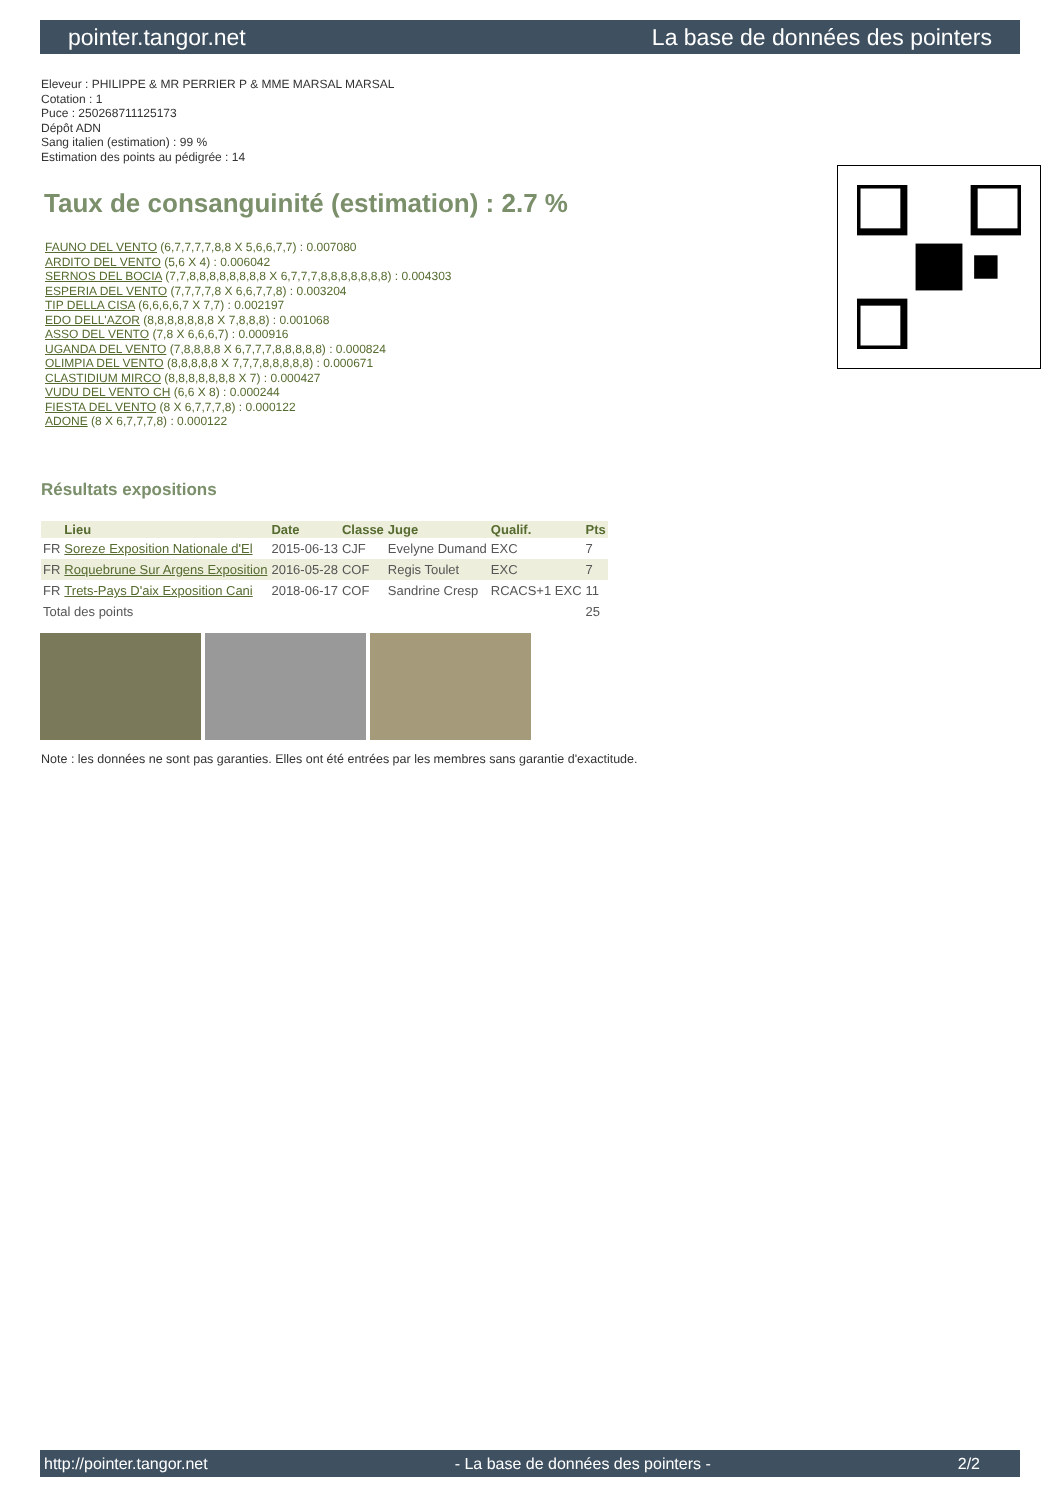pointer.tangor.net La base de données des pointers
Eleveur : PHILIPPE & MR PERRIER P & MME MARSAL MARSAL
Cotation : 1
Puce : 250268711125173
Dépôt ADN
Sang italien (estimation) : 99 %
Estimation des points au pédigrée : 14
Taux de consanguinité (estimation) : 2.7 %
FAUNO DEL VENTO (6,7,7,7,7,8,8 X 5,6,6,7,7) : 0.007080
ARDITO DEL VENTO (5,6 X 4) : 0.006042
SERNOS DEL BOCIA (7,7,8,8,8,8,8,8,8,8 X 6,7,7,7,8,8,8,8,8,8,8) : 0.004303
ESPERIA DEL VENTO (7,7,7,7,8 X 6,6,7,7,8) : 0.003204
TIP DELLA CISA (6,6,6,6,7 X 7,7) : 0.002197
EDO DELL'AZOR (8,8,8,8,8,8,8 X 7,8,8,8) : 0.001068
ASSO DEL VENTO (7,8 X 6,6,6,7) : 0.000916
UGANDA DEL VENTO (7,8,8,8,8 X 6,7,7,7,8,8,8,8,8) : 0.000824
OLIMPIA DEL VENTO (8,8,8,8,8 X 7,7,7,8,8,8,8,8) : 0.000671
CLASTIDIUM MIRCO (8,8,8,8,8,8,8 X 7) : 0.000427
VUDU DEL VENTO CH (6,6 X 8) : 0.000244
FIESTA DEL VENTO (8 X 6,7,7,7,8) : 0.000122
ADONE (8 X 6,7,7,7,8) : 0.000122
Résultats expositions
| | Lieu | Date | Classe | Juge | Qualif. | Pts |
| --- | --- | --- | --- | --- | --- | --- |
| FR | Soreze Exposition Nationale d'El | 2015-06-13 | CJF | Evelyne Dumand | EXC | 7 |
| FR | Roquebrune Sur Argens Exposition | 2016-05-28 | COF | Regis Toulet | EXC | 7 |
| FR | Trets-Pays D'aix Exposition Cani | 2018-06-17 | COF | Sandrine Cresp | RCACS+1 EXC | 11 |
| Total des points | | | | | | 25 |
Note : les données ne sont pas garanties. Elles ont été entrées par les membres sans garantie d'exactitude.
http://pointer.tangor.net - La base de données des pointers - 2/2